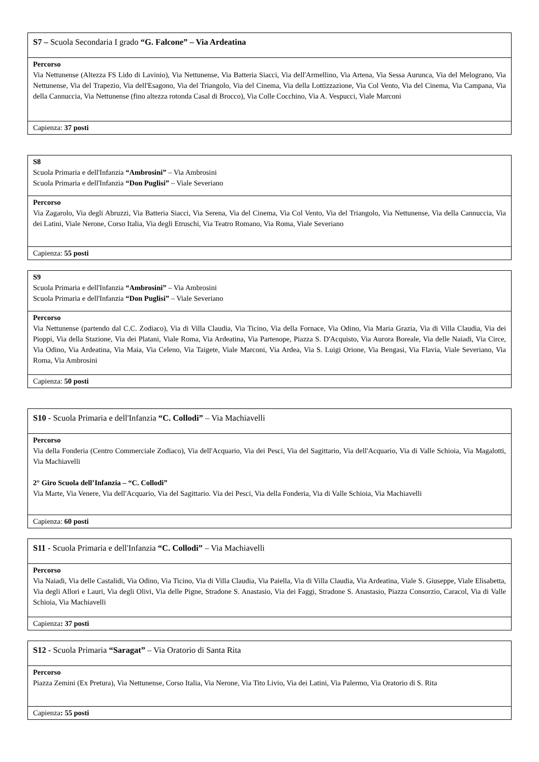| S7 – Scuola Secondaria I grado “G. Falcone” – Via Ardeatina |
| Percorso Via Nettunense (Altezza FS Lido di Lavinio), Via Nettunense, Via Batteria Siacci, Via dell'Armellino, Via Artena, Via Sessa Aurunca, Via del Melograno, Via Nettunense, Via del Trapezio, Via dell'Esagono, Via del Triangolo, Via del Cinema, Via della Lottizzazione, Via Col Vento, Via del Cinema, Via Campana, Via della Cannuccia, Via Nettunense (fino altezza rotonda Casal di Brocco), Via Colle Cocchino, Via A. Vespucci, Viale Marconi |
| Capienza: 37 posti |
| S8 Scuola Primaria e dell'Infanzia “Ambrosini” – Via Ambrosini Scuola Primaria e dell'Infanzia “Don Puglisi” – Viale Severiano |
| Percorso Via Zagarolo, Via degli Abruzzi, Via Batteria Siacci, Via Serena, Via del Cinema, Via Col Vento, Via del Triangolo, Via Nettunense, Via della Cannuccia, Via dei Latini, Viale Nerone, Corso Italia, Via degli Etruschi, Via Teatro Romano, Via Roma, Viale Severiano |
| Capienza: 55 posti |
| S9 Scuola Primaria e dell'Infanzia “Ambrosini” – Via Ambrosini Scuola Primaria e dell'Infanzia “Don Puglisi” – Viale Severiano |
| Percorso Via Nettunense (partendo dal C.C. Zodiaco), Via di Villa Claudia, Via Ticino, Via della Fornace, Via Odino, Via Maria Grazia, Via di Villa Claudia, Via dei Pioppi, Via della Stazione, Via dei Platani, Viale Roma, Via Ardeatina, Via Partenope, Piazza S. D'Acquisto, Via Aurora Boreale, Via delle Naiadi, Via Circe, Via Odino, Via Ardeatina, Via Maia, Via Celeno, Via Taigete, Viale Marconi, Via Ardea, Via S. Luigi Orione, Via Bengasi, Via Flavia, Viale Severiano, Via Roma, Via Ambrosini |
| Capienza: 50 posti |
| S10 - Scuola Primaria e dell'Infanzia “C. Collodi” – Via Machiavelli |
| Percorso Via della Fonderia (Centro Commerciale Zodiaco), Via dell'Acquario, Via dei Pesci, Via del Sagittario, Via dell'Acquario, Via di Valle Schioia, Via Magalotti, Via Machiavelli 2° Giro Scuola dell’Infanzia – “C. Collodi” Via Marte, Via Venere, Via dell'Acquario, Via del Sagittario. Via dei Pesci, Via della Fonderia, Via di Valle Schioia, Via Machiavelli |
| Capienza: 60 posti |
| S11 - Scuola Primaria e dell'Infanzia “C. Collodi” – Via Machiavelli |
| Percorso Via Naiadi, Via delle Castalidi, Via Odino, Via Ticino, Via di Villa Claudia, Via Paiella, Via di Villa Claudia, Via Ardeatina, Viale S. Giuseppe, Viale Elisabetta, Via degli Allori e Lauri, Via degli Olivi, Via delle Pigne, Stradone S. Anastasio, Via dei Faggi, Stradone S. Anastasio, Piazza Consorzio, Caracol, Via di Valle Schioia, Via Machiavelli |
| Capienza : 37 posti |
| S12 - Scuola Primaria “Saragat” – Via Oratorio di Santa Rita |
| Percorso Piazza Zemini (Ex Pretura), Via Nettunense, Corso Italia, Via Nerone, Via Tito Livio, Via dei Latini, Via Palermo, Via Oratorio di S. Rita |
| Capienza : 55 posti |